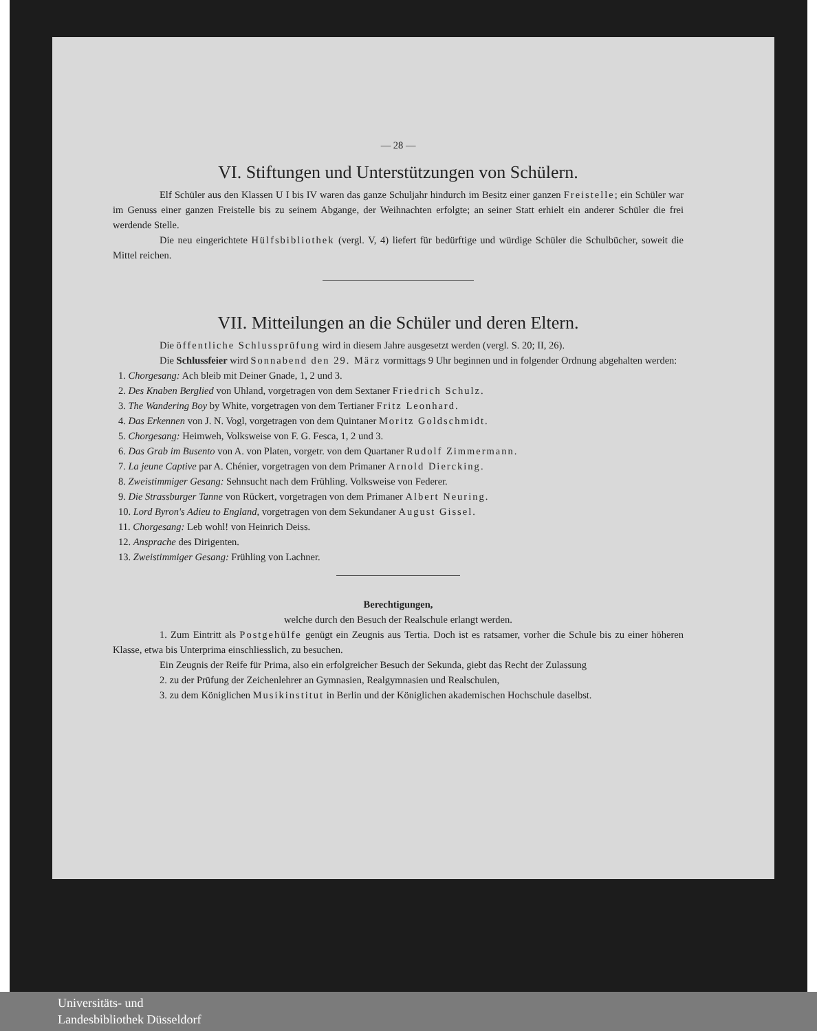— 28 —
VI. Stiftungen und Unterstützungen von Schülern.
Elf Schüler aus den Klassen U I bis IV waren das ganze Schuljahr hindurch im Besitz einer ganzen Freistelle; ein Schüler war im Genuss einer ganzen Freistelle bis zu seinem Abgange, der Weihnachten erfolgte; an seiner Statt erhielt ein anderer Schüler die frei werdende Stelle.
Die neu eingerichtete Hülfsbibliothek (vergl. V, 4) liefert für bedürftige und würdige Schüler die Schulbücher, soweit die Mittel reichen.
VII. Mitteilungen an die Schüler und deren Eltern.
Die öffentliche Schlussprüfung wird in diesem Jahre ausgesetzt werden (vergl. S. 20; II, 26).
Die Schlussfeier wird Sonnabend den 29. März vormittags 9 Uhr beginnen und in folgender Ordnung abgehalten werden:
1. Chorgesang: Ach bleib mit Deiner Gnade, 1, 2 und 3.
2. Des Knaben Berglied von Uhland, vorgetragen von dem Sextaner Friedrich Schulz.
3. The Wandering Boy by White, vorgetragen von dem Tertianer Fritz Leonhard.
4. Das Erkennen von J. N. Vogl, vorgetragen von dem Quintaner Moritz Goldschmidt.
5. Chorgesang: Heimweh, Volksweise von F. G. Fesca, 1, 2 und 3.
6. Das Grab im Busento von A. von Platen, vorgetr. von dem Quartaner Rudolf Zimmermann.
7. La jeune Captive par A. Chénier, vorgetragen von dem Primaner Arnold Diercking.
8. Zweistimmiger Gesang: Sehnsucht nach dem Frühling. Volksweise von Federer.
9. Die Strassburger Tanne von Rückert, vorgetragen von dem Primaner Albert Neuring.
10. Lord Byron's Adieu to England, vorgetragen von dem Sekundaner August Gissel.
11. Chorgesang: Leb wohl! von Heinrich Deiss.
12. Ansprache des Dirigenten.
13. Zweistimmiger Gesang: Frühling von Lachner.
Berechtigungen,
welche durch den Besuch der Realschule erlangt werden.
1. Zum Eintritt als Postgehülfe genügt ein Zeugnis aus Tertia. Doch ist es ratsamer, vorher die Schule bis zu einer höheren Klasse, etwa bis Unterprima einschliesslich, zu besuchen.
Ein Zeugnis der Reife für Prima, also ein erfolgreicher Besuch der Sekunda, giebt das Recht der Zulassung
2. zu der Prüfung der Zeichenlehrer an Gymnasien, Realgymnasien und Realschulen,
3. zu dem Königlichen Musikinstitut in Berlin und der Königlichen akademischen Hochschule daselbst.
Universitäts- und
Landesbibliothek Düsseldorf